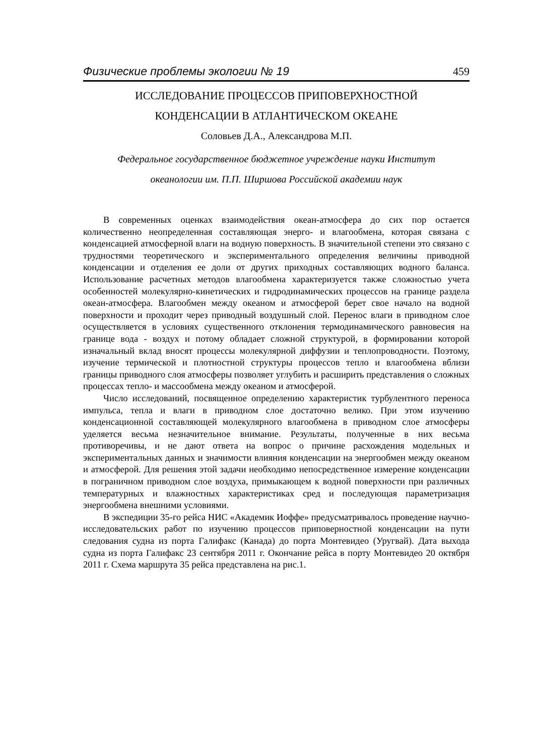Физические проблемы экологии № 19 459
ИССЛЕДОВАНИЕ ПРОЦЕССОВ ПРИПОВЕРХНОСТНОЙ
КОНДЕНСАЦИИ В АТЛАНТИЧЕСКОМ ОКЕАНЕ
Соловьев Д.А., Александрова М.П.
Федеральное государственное бюджетное учреждение науки Институт
океанологии им. П.П. Ширшова Российской академии наук
В современных оценках взаимодействия океан-атмосфера до сих пор остается количественно неопределенная составляющая энерго- и влагообмена, которая связана с конденсацией атмосферной влаги на водную поверхность. В значительной степени это связано с трудностями теоретического и экспериментального определения величины приводной конденсации и отделения ее доли от других приходных составляющих водного баланса. Использование расчетных методов влагообмена характеризуется также сложностью учета особенностей молекулярно-кинетических и гидродинамических процессов на границе раздела океан-атмосфера. Влагообмен между океаном и атмосферой берет свое начало на водной поверхности и проходит через приводный воздушный слой. Перенос влаги в приводном слое осуществляется в условиях существенного отклонения термодинамического равновесия на границе вода - воздух и потому обладает сложной структурой, в формировании которой изначальный вклад вносят процессы молекулярной диффузии и теплопроводности. Поэтому, изучение термической и плотностной структуры процессов тепло и влагообмена вблизи границы приводного слоя атмосферы позволяет углубить и расширить представления о сложных процессах тепло- и массообмена между океаном и атмосферой.
Число исследований, посвященное определению характеристик турбулентного переноса импульса, тепла и влаги в приводном слое достаточно велико. При этом изучению конденсационной составляющей молекулярного влагообмена в приводном слое атмосферы уделяется весьма незначительное внимание. Результаты, полученные в них весьма противоречивы, и не дают ответа на вопрос о причине расхождения модельных и экспериментальных данных и значимости влияния конденсации на энергообмен между океаном и атмосферой. Для решения этой задачи необходимо непосредственное измерение конденсации в пограничном приводном слое воздуха, примыкающем к водной поверхности при различных температурных и влажностных характеристиках сред и последующая параметризация энергообмена внешними условиями.
В экспедиции 35-го рейса НИС «Академик Иоффе» предусматривалось проведение научно-исследовательских работ по изучению процессов приповерностной конденсации на пути следования судна из порта Галифакс (Канада) до порта Монтевидео (Уругвай). Дата выхода судна из порта Галифакс 23 сентября 2011 г. Окончание рейса в порту Монтевидео 20 октября 2011 г. Схема маршрута 35 рейса представлена на рис.1.